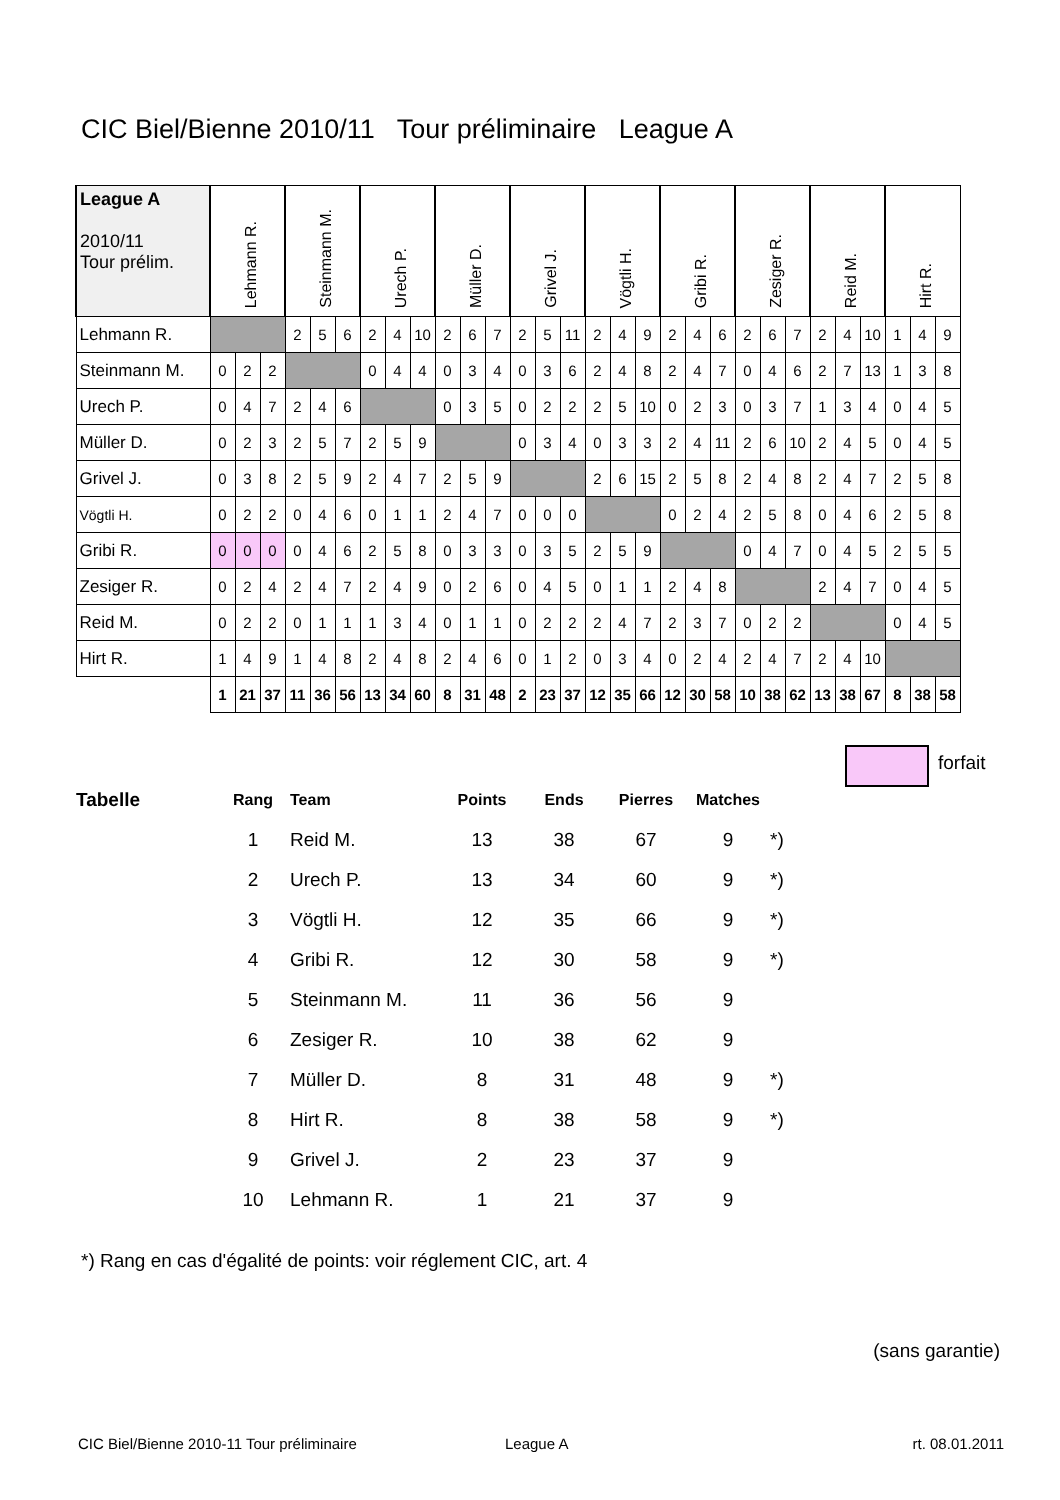CIC Biel/Bienne 2010/11 Tour préliminaire League A
| League A 2010/11 Tour prélim. | Lehmann R. | | | Steinmann M. | | | Urech P. | | | Müller D. | | | Grivel J. | | | Vögtli H. | | | Gribi R. | | | Zesiger R. | | | Reid M. | | | Hirt R. | | |
| --- | --- | --- | --- | --- | --- | --- | --- | --- | --- | --- | --- | --- | --- | --- | --- | --- | --- | --- | --- | --- | --- | --- | --- | --- | --- | --- | --- | --- | --- | --- |
| Lehmann R. | | | | 2 | 5 | 6 | 2 | 4 | 10 | 2 | 6 | 7 | 2 | 5 | 11 | 2 | 4 | 9 | 2 | 4 | 6 | 2 | 6 | 7 | 2 | 4 | 10 | 1 | 4 | 9 |
| Steinmann M. | 0 | 2 | 2 | | | | 0 | 4 | 4 | 0 | 3 | 4 | 0 | 3 | 6 | 2 | 4 | 8 | 2 | 4 | 7 | 0 | 4 | 6 | 2 | 7 | 13 | 1 | 3 | 8 |
| Urech P. | 0 | 4 | 7 | 2 | 4 | 6 | | | | 0 | 3 | 5 | 0 | 2 | 2 | 2 | 5 | 10 | 0 | 2 | 3 | 0 | 3 | 7 | 1 | 3 | 4 | 0 | 4 | 5 |
| Müller D. | 0 | 2 | 3 | 2 | 5 | 7 | 2 | 5 | 9 | | | | 0 | 3 | 4 | 0 | 3 | 3 | 2 | 4 | 11 | 2 | 6 | 10 | 2 | 4 | 5 | 0 | 4 | 5 |
| Grivel J. | 0 | 3 | 8 | 2 | 5 | 9 | 2 | 4 | 7 | 2 | 5 | 9 | | | | 2 | 6 | 15 | 2 | 5 | 8 | 2 | 4 | 8 | 2 | 4 | 7 | 2 | 5 | 8 |
| Vögtli H. | 0 | 2 | 2 | 0 | 4 | 6 | 0 | 1 | 1 | 2 | 4 | 7 | 0 | 0 | 0 | | | | 0 | 2 | 4 | 2 | 5 | 8 | 0 | 4 | 6 | 2 | 5 | 8 |
| Gribi R. | 0 | 0 | 0 | 0 | 4 | 6 | 2 | 5 | 8 | 0 | 3 | 3 | 0 | 3 | 5 | 2 | 5 | 9 | | | | 0 | 4 | 7 | 0 | 4 | 5 | 2 | 5 | 5 |
| Zesiger R. | 0 | 2 | 4 | 2 | 4 | 7 | 2 | 4 | 9 | 0 | 2 | 6 | 0 | 4 | 5 | 0 | 1 | 1 | 2 | 4 | 8 | | | | 2 | 4 | 7 | 0 | 4 | 5 |
| Reid M. | 0 | 2 | 2 | 0 | 1 | 1 | 1 | 3 | 4 | 0 | 1 | 1 | 0 | 2 | 2 | 2 | 4 | 7 | 2 | 3 | 7 | 0 | 2 | 2 | | | | 0 | 4 | 5 |
| Hirt R. | 1 | 4 | 9 | 1 | 4 | 8 | 2 | 4 | 8 | 2 | 4 | 6 | 0 | 1 | 2 | 0 | 3 | 4 | 0 | 2 | 4 | 2 | 4 | 7 | 2 | 4 | 10 | | | |
| | 1 | 21 | 37 | 11 | 36 | 56 | 13 | 34 | 60 | 8 | 31 | 48 | 2 | 23 | 37 | 12 | 35 | 66 | 12 | 30 | 58 | 10 | 38 | 62 | 13 | 38 | 67 | 8 | 38 | 58 |
forfait
| Tabelle | Rang | Team | Points | Ends | Pierres | Matches | |
| --- | --- | --- | --- | --- | --- | --- | --- |
| | 1 | Reid M. | 13 | 38 | 67 | 9 | *) |
| | 2 | Urech P. | 13 | 34 | 60 | 9 | *) |
| | 3 | Vögtli H. | 12 | 35 | 66 | 9 | *) |
| | 4 | Gribi R. | 12 | 30 | 58 | 9 | *) |
| | 5 | Steinmann M. | 11 | 36 | 56 | 9 | |
| | 6 | Zesiger R. | 10 | 38 | 62 | 9 | |
| | 7 | Müller D. | 8 | 31 | 48 | 9 | *) |
| | 8 | Hirt R. | 8 | 38 | 58 | 9 | *) |
| | 9 | Grivel J. | 2 | 23 | 37 | 9 | |
| | 10 | Lehmann R. | 1 | 21 | 37 | 9 | |
*) Rang en cas d'égalité de points: voir réglement CIC, art. 4
(sans garantie)
CIC Biel/Bienne 2010-11 Tour préliminaire
League A rt. 08.01.2011